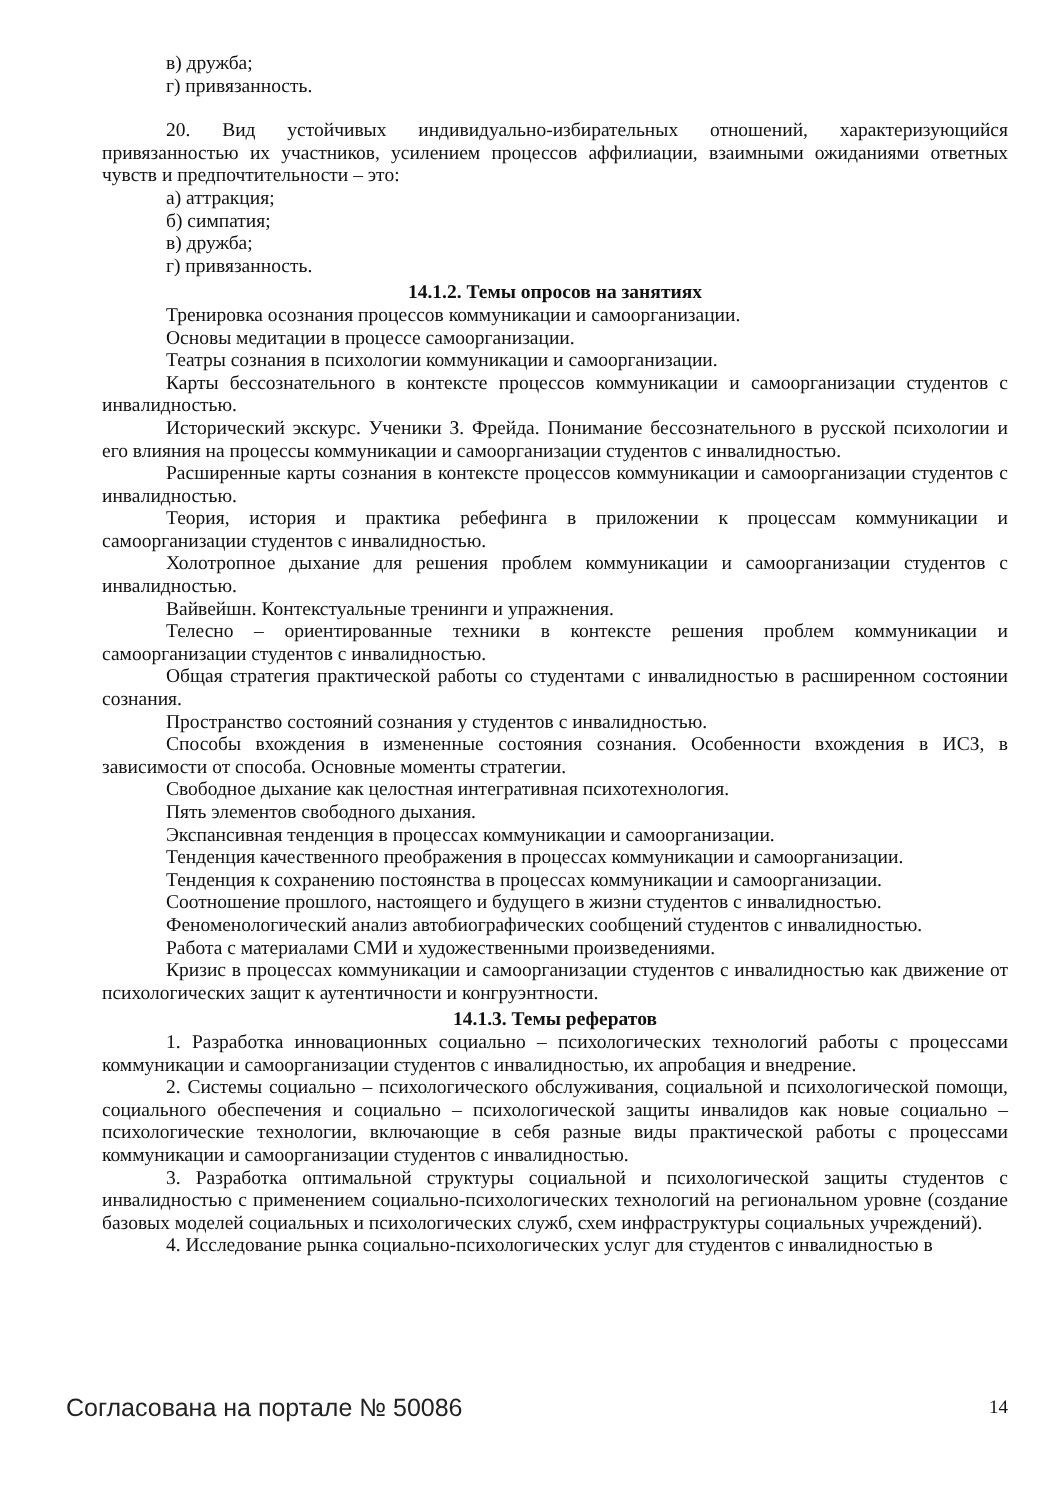в) дружба;
г) привязанность.
20. Вид устойчивых индивидуально-избирательных отношений, характеризующийся привязанностью их участников, усилением процессов аффилиации, взаимными ожиданиями ответных чувств и предпочтительности – это:
а) аттракция;
б) симпатия;
в) дружба;
г) привязанность.
14.1.2. Темы опросов на занятиях
Тренировка осознания процессов коммуникации и самоорганизации.
Основы медитации в процессе самоорганизации.
Театры сознания в психологии коммуникации и самоорганизации.
Карты бессознательного в контексте процессов коммуникации и самоорганизации студентов с инвалидностью.
Исторический экскурс. Ученики З. Фрейда. Понимание бессознательного в русской психологии и его влияния на процессы коммуникации и самоорганизации студентов с инвалидностью.
Расширенные карты сознания в контексте процессов коммуникации и самоорганизации студентов с инвалидностью.
Теория, история и практика ребефинга в приложении к процессам коммуникации и самоорганизации студентов с инвалидностью.
Холотропное дыхание для решения проблем коммуникации и самоорганизации студентов с инвалидностью.
Вайвейшн. Контекстуальные тренинги и упражнения.
Телесно – ориентированные техники в контексте решения проблем коммуникации и самоорганизации студентов с инвалидностью.
Общая стратегия практической работы со студентами с инвалидностью в расширенном состоянии сознания.
Пространство состояний сознания у студентов с инвалидностью.
Способы вхождения в измененные состояния сознания. Особенности вхождения в ИСЗ, в зависимости от способа. Основные моменты стратегии.
Свободное дыхание как целостная интегративная психотехнология.
Пять элементов свободного дыхания.
Экспансивная тенденция в процессах коммуникации и самоорганизации.
Тенденция качественного преображения в процессах коммуникации и самоорганизации.
Тенденция к сохранению постоянства в процессах коммуникации и самоорганизации.
Соотношение прошлого, настоящего и будущего в жизни студентов с инвалидностью.
Феноменологический анализ автобиографических сообщений студентов с инвалидностью.
Работа с материалами СМИ и художественными произведениями.
Кризис в процессах коммуникации и самоорганизации студентов с инвалидностью как движение от психологических защит к аутентичности и конгруэнтности.
14.1.3. Темы рефератов
1. Разработка инновационных социально – психологических технологий работы с процессами коммуникации и самоорганизации студентов с инвалидностью, их апробация и внедрение.
2. Системы социально – психологического обслуживания, социальной и психологической помощи, социального обеспечения и социально – психологической защиты инвалидов как новые социально – психологические технологии, включающие в себя разные виды практической работы с процессами коммуникации и самоорганизации студентов с инвалидностью.
3. Разработка оптимальной структуры социальной и психологической защиты студентов с инвалидностью с применением социально-психологических технологий на региональном уровне (создание базовых моделей социальных и психологических служб, схем инфраструктуры социальных учреждений).
4. Исследование рынка социально-психологических услуг для студентов с инвалидностью в
Согласована на портале № 50086 14